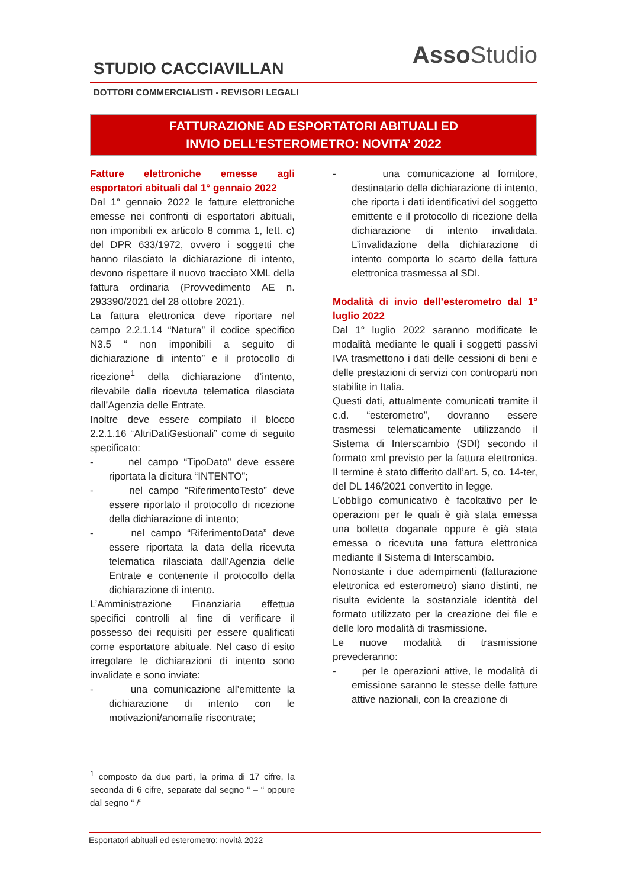Asso Studio
STUDIO CACCIAVILLAN
DOTTORI COMMERCIALISTI - REVISORI LEGALI
FATTURAZIONE AD ESPORTATORI ABITUALI ED
INVIO DELL’ESTEROMETRO: NOVITA’ 2022
Fatture elettroniche emesse agli esportatori abituali dal 1° gennaio 2022
Dal 1° gennaio 2022 le fatture elettroniche emesse nei confronti di esportatori abituali, non imponibili ex articolo 8 comma 1, lett. c) del DPR 633/1972, ovvero i soggetti che hanno rilasciato la dichiarazione di intento, devono rispettare il nuovo tracciato XML della fattura ordinaria (Provvedimento AE n. 293390/2021 del 28 ottobre 2021).
La fattura elettronica deve riportare nel campo 2.2.1.14 “Natura” il codice specifico N3.5 “ non imponibili a seguito di dichiarazione di intento” e il protocollo di ricezione<sup>1</sup> della dichiarazione d’intento, rilevabile dalla ricevuta telematica rilasciata dall’Agenzia delle Entrate.
Inoltre deve essere compilato il blocco 2.2.1.16 “AltriDatiGestionali” come di seguito specificato:
- nel campo “TipoDato” deve essere riportata la dicitura “INTENTO”;
- nel campo “RiferimentoTesto” deve essere riportato il protocollo di ricezione della dichiarazione di intento;
- nel campo “RiferimentoData” deve essere riportata la data della ricevuta telematica rilasciata dall’Agenzia delle Entrate e contenente il protocollo della dichiarazione di intento.
L’Amministrazione Finanziaria effettua specifici controlli al fine di verificare il possesso dei requisiti per essere qualificati come esportatore abituale. Nel caso di esito irregolare le dichiarazioni di intento sono invalidate e sono inviate:
- una comunicazione all’emittente la dichiarazione di intento con le motivazioni/anomalie riscontrate;
<sup>1</sup> composto da due parti, la prima di 17 cifre, la seconda di 6 cifre, separate dal segno “ – “ oppure dal segno “ /”
- una comunicazione al fornitore, destinatario della dichiarazione di intento, che riporta i dati identificativi del soggetto emittente e il protocollo di ricezione della dichiarazione di intento invalidata. L’invalidazione della dichiarazione di intento comporta lo scarto della fattura elettronica trasmessa al SDI.
Modalità di invio dell’esterometro dal 1° luglio 2022
Dal 1° luglio 2022 saranno modificate le modalità mediante le quali i soggetti passivi IVA trasmettono i dati delle cessioni di beni e delle prestazioni di servizi con controparti non stabilite in Italia.
Questi dati, attualmente comunicati tramite il c.d. “esterometro”, dovranno essere trasmessi telematicamente utilizzando il Sistema di Interscambio (SDI) secondo il formato xml previsto per la fattura elettronica. Il termine è stato differito dall’art. 5, co. 14-ter, del DL 146/2021 convertito in legge.
L’obbligo comunicativo è facoltativo per le operazioni per le quali è già stata emessa una bolletta doganale oppure è già stata emessa o ricevuta una fattura elettronica mediante il Sistema di Interscambio.
Nonostante i due adempimenti (fatturazione elettronica ed esterometro) siano distinti, ne risulta evidente la sostanziale identità del formato utilizzato per la creazione dei file e delle loro modalità di trasmissione.
Le nuove modalità di trasmissione prevederanno:
- per le operazioni attive, le modalità di emissione saranno le stesse delle fatture attive nazionali, con la creazione di
Esportatori abituali ed esterometro: novità 2022